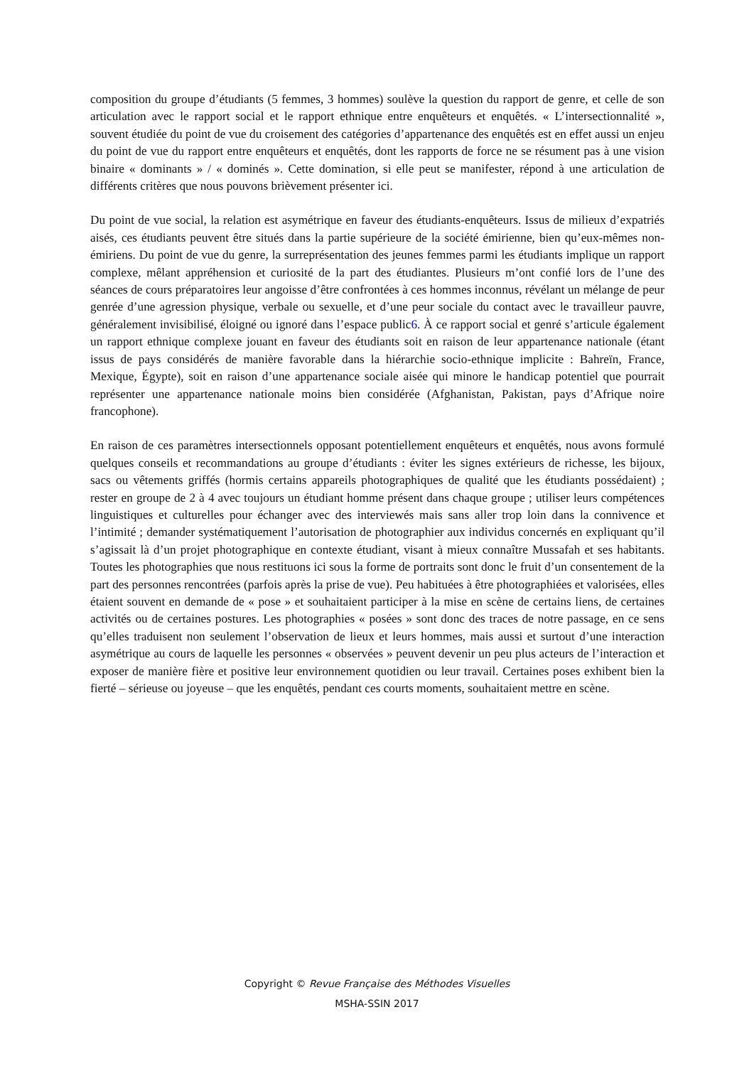composition du groupe d’étudiants (5 femmes, 3 hommes) soulève la question du rapport de genre, et celle de son articulation avec le rapport social et le rapport ethnique entre enquêteurs et enquêtés. « L’intersectionnalité », souvent étudiée du point de vue du croisement des catégories d’appartenance des enquêtés est en effet aussi un enjeu du point de vue du rapport entre enquêteurs et enquêtés, dont les rapports de force ne se résument pas à une vision binaire « dominants » / « dominés ». Cette domination, si elle peut se manifester, répond à une articulation de différents critères que nous pouvons brièvement présenter ici.
Du point de vue social, la relation est asymétrique en faveur des étudiants-enquêteurs. Issus de milieux d’expatriés aisés, ces étudiants peuvent être situés dans la partie supérieure de la société émirienne, bien qu’eux-mêmes non-émiriens. Du point de vue du genre, la surreprésentation des jeunes femmes parmi les étudiants implique un rapport complexe, mêlant appréhension et curiosité de la part des étudiantes. Plusieurs m’ont confié lors de l’une des séances de cours préparatoires leur angoisse d’être confrontées à ces hommes inconnus, révélant un mélange de peur genrée d’une agression physique, verbale ou sexuelle, et d’une peur sociale du contact avec le travailleur pauvre, généralement invisibilisé, éloigné ou ignoré dans l’espace public6. À ce rapport social et genré s’articule également un rapport ethnique complexe jouant en faveur des étudiants soit en raison de leur appartenance nationale (étant issus de pays considérés de manière favorable dans la hiérarchie socio-ethnique implicite : Bahreïn, France, Mexique, Égypte), soit en raison d’une appartenance sociale aisée qui minore le handicap potentiel que pourrait représenter une appartenance nationale moins bien considérée (Afghanistan, Pakistan, pays d’Afrique noire francophone).
En raison de ces paramètres intersectionnels opposant potentiellement enquêteurs et enquêtés, nous avons formulé quelques conseils et recommandations au groupe d’étudiants : éviter les signes extérieurs de richesse, les bijoux, sacs ou vêtements griffés (hormis certains appareils photographiques de qualité que les étudiants possédaient) ; rester en groupe de 2 à 4 avec toujours un étudiant homme présent dans chaque groupe ; utiliser leurs compétences linguistiques et culturelles pour échanger avec des interviewés mais sans aller trop loin dans la connivence et l’intimité ; demander systématiquement l’autorisation de photographier aux individus concernés en expliquant qu’il s’agissait là d’un projet photographique en contexte étudiant, visant à mieux connaître Mussafah et ses habitants. Toutes les photographies que nous restituons ici sous la forme de portraits sont donc le fruit d’un consentement de la part des personnes rencontrées (parfois après la prise de vue). Peu habituées à être photographiées et valorisées, elles étaient souvent en demande de « pose » et souhaitaient participer à la mise en scène de certains liens, de certaines activités ou de certaines postures. Les photographies « posées » sont donc des traces de notre passage, en ce sens qu’elles traduisent non seulement l’observation de lieux et leurs hommes, mais aussi et surtout d’une interaction asymétrique au cours de laquelle les personnes « observées » peuvent devenir un peu plus acteurs de l’interaction et exposer de manière fière et positive leur environnement quotidien ou leur travail. Certaines poses exhibent bien la fierté – sérieuse ou joyeuse – que les enquêtés, pendant ces courts moments, souhaitaient mettre en scène.
Copyright © Revue Française des Méthodes Visuelles
MSHA-SSIN 2017